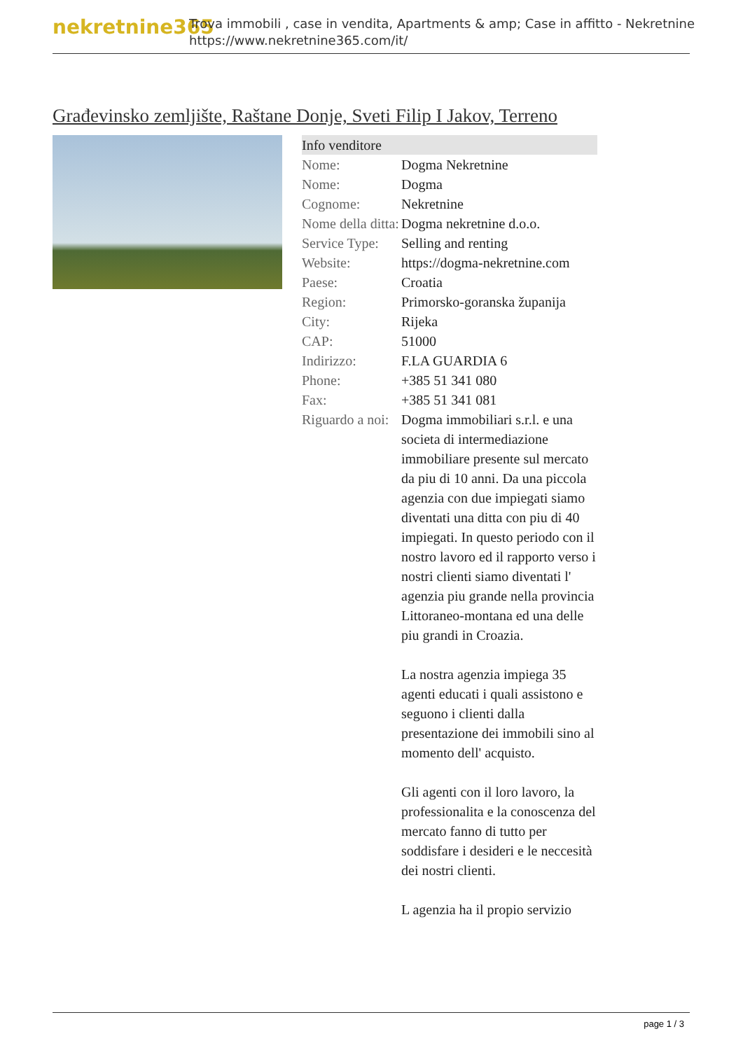nekretnine365
Trova immobili , case in vendita, Apartments & amp; Case in affitto - Nekretnine
https://www.nekretnine365.com/it/
Građevinsko zemljište, Raštane Donje, Sveti Filip I Jakov, Terreno
| Info venditore | |
| Nome: | Dogma Nekretnine |
| Nome: | Dogma |
| Cognome: | Nekretnine |
| Nome della ditta: | Dogma nekretnine d.o.o. |
| Service Type: | Selling and renting |
| Website: | https://dogma-nekretnine.com |
| Paese: | Croatia |
| Region: | Primorsko-goranska županija |
| City: | Rijeka |
| CAP: | 51000 |
| Indirizzo: | F.LA GUARDIA 6 |
| Phone: | +385 51 341 080 |
| Fax: | +385 51 341 081 |
| Riguardo a noi: | Dogma immobiliari s.r.l. e una societa di intermediazione immobiliare presente sul mercato da piu di 10 anni. Da una piccola agenzia con due impiegati siamo diventati una ditta con piu di 40 impiegati. In questo periodo con il nostro lavoro ed il rapporto verso i nostri clienti siamo diventati l' agenzia piu grande nella provincia Littoraneo-montana ed una delle piu grandi in Croazia. La nostra agenzia impiega 35 agenti educati i quali assistono e seguono i clienti dalla presentazione dei immobili sino al momento dell' acquisto. Gli agenti con il loro lavoro, la professionalita e la conoscenza del mercato fanno di tutto per soddisfare i desideri e le neccesità dei nostri clienti. L agenzia ha il propio servizio |
page 1 / 3